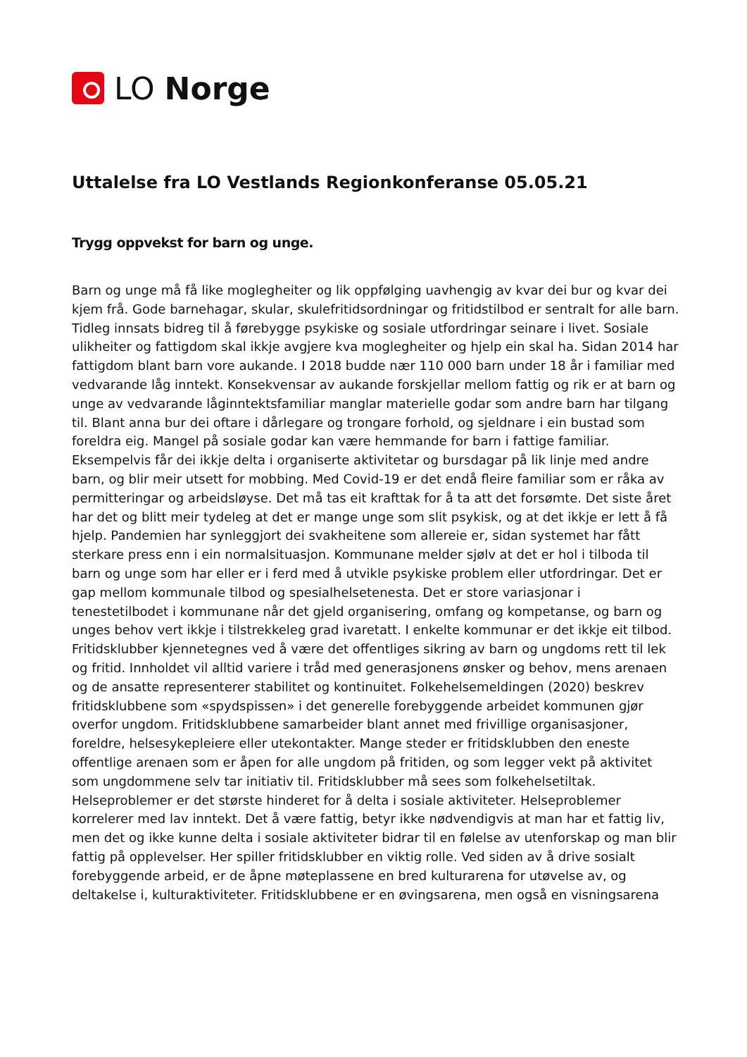LO Norge
Uttalelse fra LO Vestlands Regionkonferanse 05.05.21
Trygg oppvekst for barn og unge.
Barn og unge må få like moglegheiter og lik oppfølging uavhengig av kvar dei bur og kvar dei kjem frå. Gode barnehagar, skular, skulefritidsordningar og fritidstilbod er sentralt for alle barn. Tidleg innsats bidreg til å førebygge psykiske og sosiale utfordringar seinare i livet. Sosiale ulikheiter og fattigdom skal ikkje avgjere kva moglegheiter og hjelp ein skal ha. Sidan 2014 har fattigdom blant barn vore aukande. I 2018 budde nær 110 000 barn under 18 år i familiar med vedvarande låg inntekt. Konsekvensar av aukande forskjellar mellom fattig og rik er at barn og unge av vedvarande låginntektsfamiliar manglar materielle godar som andre barn har tilgang til. Blant anna bur dei oftare i dårlegare og trongare forhold, og sjeldnare i ein bustad som foreldra eig. Mangel på sosiale godar kan være hemmande for barn i fattige familiar. Eksempelvis får dei ikkje delta i organiserte aktivitetar og bursdagar på lik linje med andre barn, og blir meir utsett for mobbing. Med Covid-19 er det endå fleire familiar som er råka av permitteringar og arbeidsløyse. Det må tas eit krafttak for å ta att det forsømte. Det siste året har det og blitt meir tydeleg at det er mange unge som slit psykisk, og at det ikkje er lett å få hjelp. Pandemien har synleggjort dei svakheitene som allereie er, sidan systemet har fått sterkare press enn i ein normalsituasjon. Kommunane melder sjølv at det er hol i tilboda til barn og unge som har eller er i ferd med å utvikle psykiske problem eller utfordringar. Det er gap mellom kommunale tilbod og spesialhelsetenesta. Det er store variasjonar i tenestetilbodet i kommunane når det gjeld organisering, omfang og kompetanse, og barn og unges behov vert ikkje i tilstrekkeleg grad ivaretatt. I enkelte kommunar er det ikkje eit tilbod. Fritidsklubber kjennetegnes ved å være det offentliges sikring av barn og ungdoms rett til lek og fritid. Innholdet vil alltid variere i tråd med generasjonens ønsker og behov, mens arenaen og de ansatte representerer stabilitet og kontinuitet. Folkehelsemeldingen (2020) beskrev fritidsklubbene som «spydspissen» i det generelle forebyggende arbeidet kommunen gjør overfor ungdom. Fritidsklubbene samarbeider blant annet med frivillige organisasjoner, foreldre, helsesykepleiere eller utekontakter. Mange steder er fritidsklubben den eneste offentlige arenaen som er åpen for alle ungdom på fritiden, og som legger vekt på aktivitet som ungdommene selv tar initiativ til. Fritidsklubber må sees som folkehelsetiltak. Helseproblemer er det største hinderet for å delta i sosiale aktiviteter. Helseproblemer korrelerer med lav inntekt. Det å være fattig, betyr ikke nødvendigvis at man har et fattig liv, men det og ikke kunne delta i sosiale aktiviteter bidrar til en følelse av utenforskap og man blir fattig på opplevelser. Her spiller fritidsklubber en viktig rolle. Ved siden av å drive sosialt forebyggende arbeid, er de åpne møteplassene en bred kulturarena for utøvelse av, og deltakelse i, kulturaktiviteter. Fritidsklubbene er en øvingsarena, men også en visningsarena